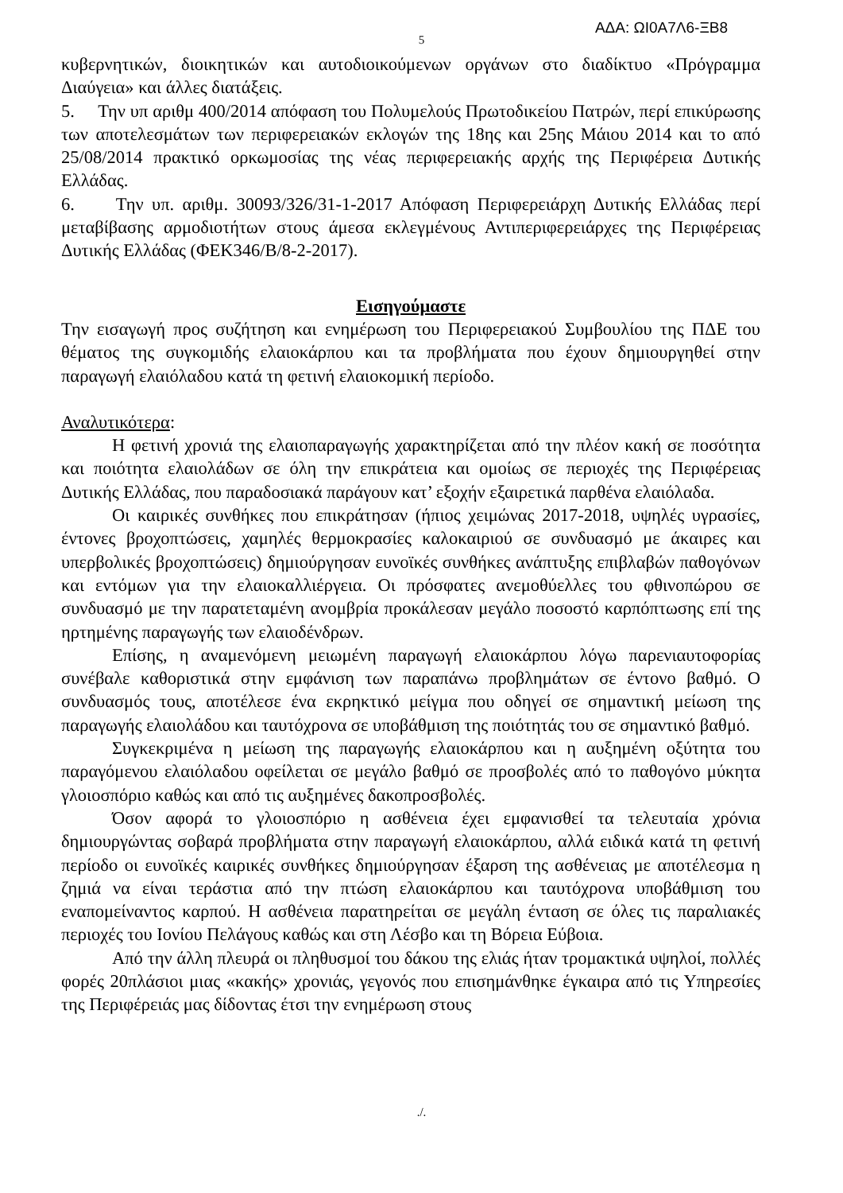ΑΔΑ: ΩΙ0Α7Λ6-ΞΒ8
5
κυβερνητικών, διοικητικών και αυτοδιοικούμενων οργάνων στο διαδίκτυο «Πρόγραμμα Διαύγεια» και άλλες διατάξεις.
5. Την υπ αριθμ 400/2014 απόφαση του Πολυμελούς Πρωτοδικείου Πατρών, περί επικύρωσης των αποτελεσμάτων των περιφερειακών εκλογών της 18ης και 25ης Μάιου 2014 και το από 25/08/2014 πρακτικό ορκωμοσίας της νέας περιφερειακής αρχής της Περιφέρεια Δυτικής Ελλάδας.
6. Την υπ. αριθμ. 30093/326/31-1-2017 Απόφαση Περιφερειάρχη Δυτικής Ελλάδας περί μεταβίβασης αρμοδιοτήτων στους άμεσα εκλεγμένους Αντιπεριφερειάρχες της Περιφέρειας Δυτικής Ελλάδας (ΦΕΚ346/Β/8-2-2017).
Εισηγούμαστε
Την εισαγωγή προς συζήτηση και ενημέρωση του Περιφερειακού Συμβουλίου της ΠΔΕ του θέματος της συγκομιδής ελαιοκάρπου και τα προβλήματα που έχουν δημιουργηθεί στην παραγωγή ελαιόλαδου κατά τη φετινή ελαιοκομική περίοδο.
Αναλυτικότερα:
Η φετινή χρονιά της ελαιοπαραγωγής χαρακτηρίζεται από την πλέον κακή σε ποσότητα και ποιότητα ελαιολάδων σε όλη την επικράτεια και ομοίως σε περιοχές της Περιφέρειας Δυτικής Ελλάδας, που παραδοσιακά παράγουν κατ’ εξοχήν εξαιρετικά παρθένα ελαιόλαδα.
Οι καιρικές συνθήκες που επικράτησαν (ήπιος χειμώνας 2017-2018, υψηλές υγρασίες, έντονες βροχοπτώσεις, χαμηλές θερμοκρασίες καλοκαιριού σε συνδυασμό με άκαιρες και υπερβολικές βροχοπτώσεις) δημιούργησαν ευνοϊκές συνθήκες ανάπτυξης επιβλαβών παθογόνων και εντόμων για την ελαιοκαλλιέργεια. Οι πρόσφατες ανεμοθύελλες του φθινοπώρου σε συνδυασμό με την παρατεταμένη ανομβρία προκάλεσαν μεγάλο ποσοστό καρπόπτωσης επί της ηρτημένης παραγωγής των ελαιοδένδρων.
Επίσης, η αναμενόμενη μειωμένη παραγωγή ελαιοκάρπου λόγω παρενιαυτοφορίας συνέβαλε καθοριστικά στην εμφάνιση των παραπάνω προβλημάτων σε έντονο βαθμό. Ο συνδυασμός τους, αποτέλεσε ένα εκρηκτικό μείγμα που οδηγεί σε σημαντική μείωση της παραγωγής ελαιολάδου και ταυτόχρονα σε υποβάθμιση της ποιότητάς του σε σημαντικό βαθμό.
Συγκεκριμένα η μείωση της παραγωγής ελαιοκάρπου και η αυξημένη οξύτητα του παραγόμενου ελαιόλαδου οφείλεται σε μεγάλο βαθμό σε προσβολές από το παθογόνο μύκητα γλοιοσπόριο καθώς και από τις αυξημένες δακοπροσβολές.
Όσον αφορά το γλοιοσπόριο η ασθένεια έχει εμφανισθεί τα τελευταία χρόνια δημιουργώντας σοβαρά προβλήματα στην παραγωγή ελαιοκάρπου, αλλά ειδικά κατά τη φετινή περίοδο οι ευνοϊκές καιρικές συνθήκες δημιούργησαν έξαρση της ασθένειας με αποτέλεσμα η ζημιά να είναι τεράστια από την πτώση ελαιοκάρπου και ταυτόχρονα υποβάθμιση του εναπομείναντος καρπού. Η ασθένεια παρατηρείται σε μεγάλη ένταση σε όλες τις παραλιακές περιοχές του Ιονίου Πελάγους καθώς και στη Λέσβο και τη Βόρεια Εύβοια.
Από την άλλη πλευρά οι πληθυσμοί του δάκου της ελιάς ήταν τρομακτικά υψηλοί, πολλές φορές 20πλάσιοι μιας «κακής» χρονιάς, γεγονός που επισημάνθηκε έγκαιρα από τις Υπηρεσίες της Περιφέρειάς μας δίδοντας έτσι την ενημέρωση στους
./.